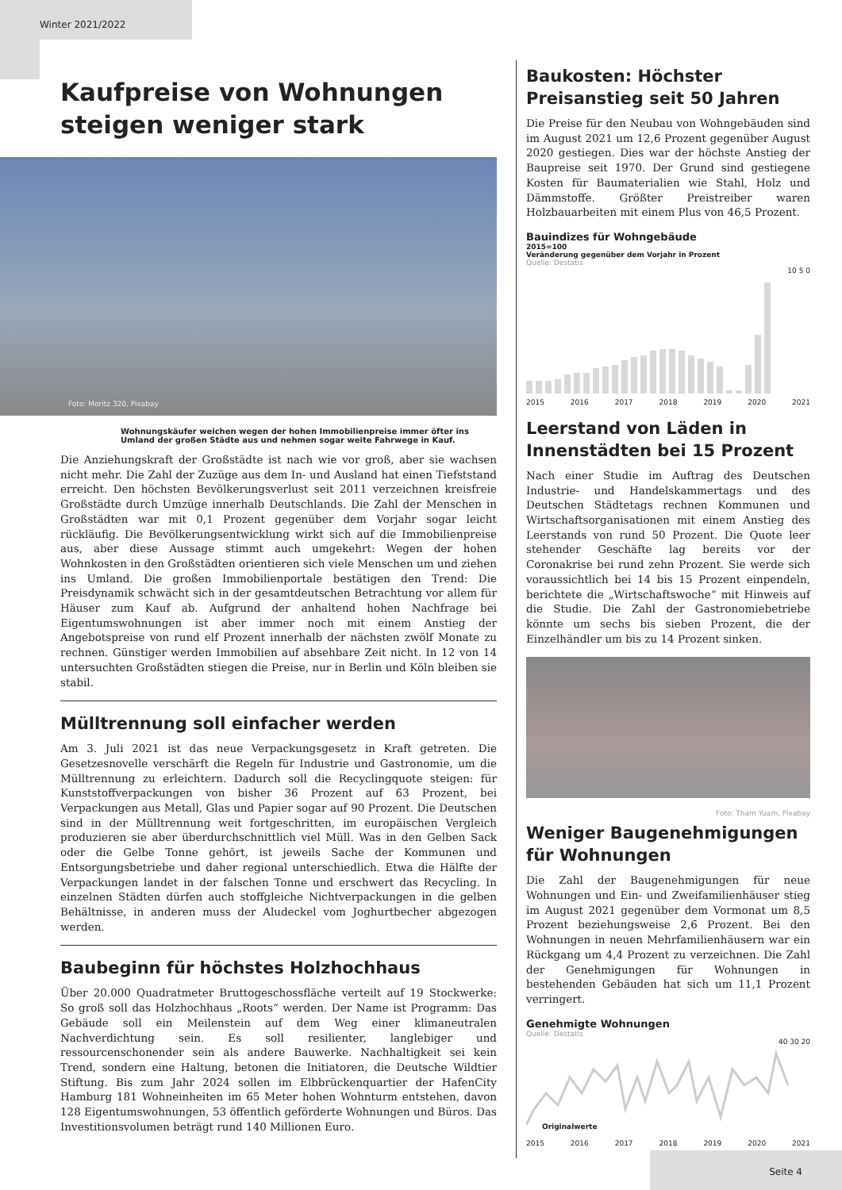Winter 2021/2022
Kaufpreise von Wohnungen steigen weniger stark
Foto: Moritz 320, Pixabay
Wohnungskäufer weichen wegen der hohen Immobilienpreise immer öfter ins Umland der großen Städte aus und nehmen sogar weite Fahrwege in Kauf.
Die Anziehungskraft der Großstädte ist nach wie vor groß, aber sie wachsen nicht mehr. Die Zahl der Zuzüge aus dem In- und Ausland hat einen Tiefststand erreicht. Den höchsten Bevölkerungsverlust seit 2011 verzeichnen kreisfreie Großstädte durch Umzüge innerhalb Deutschlands. Die Zahl der Menschen in Großstädten war mit 0,1 Prozent gegenüber dem Vorjahr sogar leicht rückläufig. Die Bevölkerungsentwicklung wirkt sich auf die Immobilienpreise aus, aber diese Aussage stimmt auch umgekehrt: Wegen der hohen Wohnkosten in den Großstädten orientieren sich viele Menschen um und ziehen ins Umland. Die großen Immobilienportale bestätigen den Trend: Die Preisdynamik schwächt sich in der gesamtdeutschen Betrachtung vor allem für Häuser zum Kauf ab. Aufgrund der anhaltend hohen Nachfrage bei Eigentumswohnungen ist aber immer noch mit einem Anstieg der Angebotspreise von rund elf Prozent innerhalb der nächsten zwölf Monate zu rechnen. Günstiger werden Immobilien auf absehbare Zeit nicht. In 12 von 14 untersuchten Großstädten stiegen die Preise, nur in Berlin und Köln bleiben sie stabil.
Mülltrennung soll einfacher werden
Am 3. Juli 2021 ist das neue Verpackungsgesetz in Kraft getreten. Die Gesetzesnovelle verschärft die Regeln für Industrie und Gastronomie, um die Mülltrennung zu erleichtern. Dadurch soll die Recyclingquote steigen: für Kunststoffverpackungen von bisher 36 Prozent auf 63 Prozent, bei Verpackungen aus Metall, Glas und Papier sogar auf 90 Prozent. Die Deutschen sind in der Mülltrennung weit fortgeschritten, im europäischen Vergleich produzieren sie aber überdurchschnittlich viel Müll. Was in den Gelben Sack oder die Gelbe Tonne gehört, ist jeweils Sache der Kommunen und Entsorgungsbetriebe und daher regional unterschiedlich. Etwa die Hälfte der Verpackungen landet in der falschen Tonne und erschwert das Recycling. In einzelnen Städten dürfen auch stoffgleiche Nichtverpackungen in die gelben Behältnisse, in anderen muss der Aludeckel vom Joghurtbecher abgezogen werden.
Baubeginn für höchstes Holzhochhaus
Über 20.000 Quadratmeter Bruttogeschossfläche verteilt auf 19 Stockwerke: So groß soll das Holzhochhaus „Roots“ werden. Der Name ist Programm: Das Gebäude soll ein Meilenstein auf dem Weg einer klimaneutralen Nachverdichtung sein. Es soll resilienter, langlebiger und ressourcenschonender sein als andere Bauwerke. Nachhaltigkeit sei kein Trend, sondern eine Haltung, betonen die Initiatoren, die Deutsche Wildtier Stiftung. Bis zum Jahr 2024 sollen im Elbbrückenquartier der HafenCity Hamburg 181 Wohneinheiten im 65 Meter hohen Wohnturm entstehen, davon 128 Eigentumswohnungen, 53 öffentlich geförderte Wohnungen und Büros. Das Investitionsvolumen beträgt rund 140 Millionen Euro.
Baukosten: Höchster Preisanstieg seit 50 Jahren
Die Preise für den Neubau von Wohngebäuden sind im August 2021 um 12,6 Prozent gegenüber August 2020 gestiegen. Dies war der höchste Anstieg der Baupreise seit 1970. Der Grund sind gestiegene Kosten für Baumaterialien wie Stahl, Holz und Dämmstoffe. Größter Preistreiber waren Holzbauarbeiten mit einem Plus von 46,5 Prozent.
Bauindizes für Wohngebäude
2015=100
Veränderung gegenüber dem Vorjahr in Prozent
Quelle: Destatis
10 5 0
2015 2016 2017 2018 2019 2020 2021
Leerstand von Läden in Innenstädten bei 15 Prozent
Nach einer Studie im Auftrag des Deutschen Industrie- und Handelskammertags und des Deutschen Städtetags rechnen Kommunen und Wirtschaftsorganisationen mit einem Anstieg des Leerstands von rund 50 Prozent. Die Quote leer stehender Geschäfte lag bereits vor der Coronakrise bei rund zehn Prozent. Sie werde sich voraussichtlich bei 14 bis 15 Prozent einpendeln, berichtete die „Wirtschaftswoche“ mit Hinweis auf die Studie. Die Zahl der Gastronomiebetriebe könnte um sechs bis sieben Prozent, die der Einzelhändler um bis zu 14 Prozent sinken.
Foto: Tham Yuam, Pixabay
Weniger Baugenehmigungen für Wohnungen
Die Zahl der Baugenehmigungen für neue Wohnungen und Ein- und Zweifamilienhäuser stieg im August 2021 gegenüber dem Vormonat um 8,5 Prozent beziehungsweise 2,6 Prozent. Bei den Wohnungen in neuen Mehrfamilienhäusern war ein Rückgang um 4,4 Prozent zu verzeichnen. Die Zahl der Genehmigungen für Wohnungen in bestehenden Gebäuden hat sich um 11,1 Prozent verringert.
Genehmigte Wohnungen
Quelle: Destatis
40 30 20
Originalwerte
2015 2016 2017 2018 2019 2020 2021
Seite 4